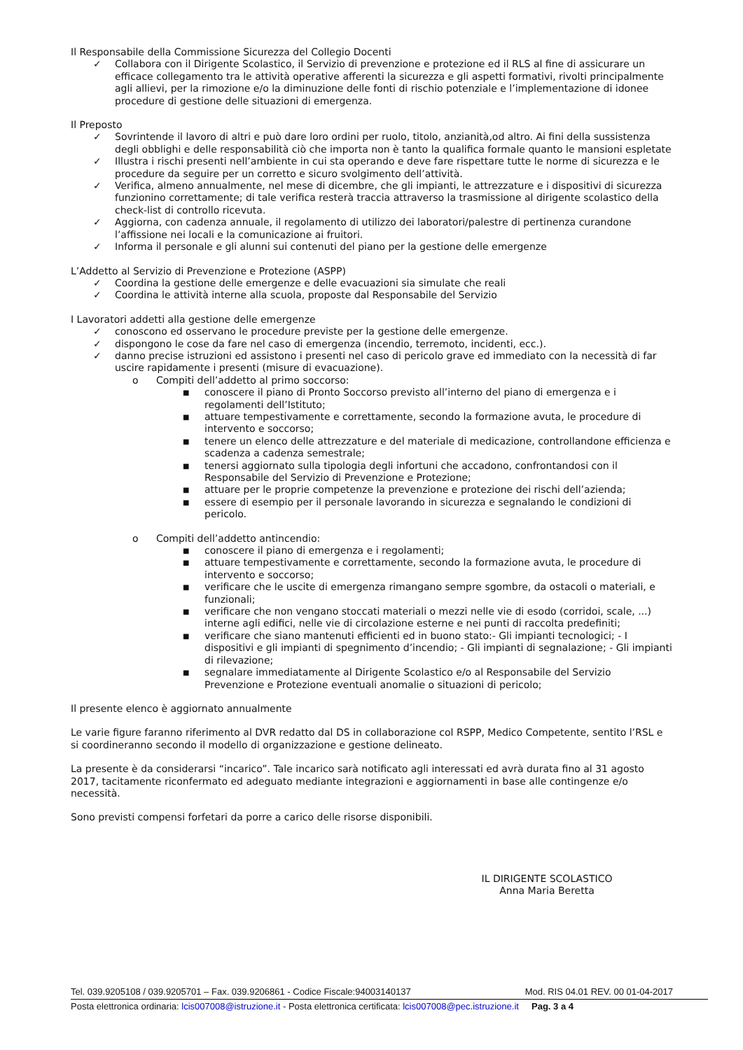Il Responsabile della Commissione Sicurezza del Collegio Docenti
✓ Collabora con il Dirigente Scolastico, il Servizio di prevenzione e protezione ed il RLS al fine di assicurare un efficace collegamento tra le attività operative afferenti la sicurezza e gli aspetti formativi, rivolti principalmente agli allievi, per la rimozione e/o la diminuzione delle fonti di rischio potenziale e l’implementazione di idonee procedure di gestione delle situazioni di emergenza.
Il Preposto
✓ Sovrintende il lavoro di altri e può dare loro ordini per ruolo, titolo, anzianità,od altro. Ai fini della sussistenza degli obblighi e delle responsabilità ciò che importa non è tanto la qualifica formale quanto le mansioni espletate
✓ Illustra i rischi presenti nell’ambiente in cui sta operando e deve fare rispettare tutte le norme di sicurezza e le procedure da seguire per un corretto e sicuro svolgimento dell’attività.
✓ Verifica, almeno annualmente, nel mese di dicembre, che gli impianti, le attrezzature e i dispositivi di sicurezza funzionino correttamente; di tale verifica resterà traccia attraverso la trasmissione al dirigente scolastico della check-list di controllo ricevuta.
✓ Aggiorna, con cadenza annuale, il regolamento di utilizzo dei laboratori/palestre di pertinenza curandone l’affissione nei locali e la comunicazione ai fruitori.
✓ Informa il personale e gli alunni sui contenuti del piano per la gestione delle emergenze
L’Addetto al Servizio di Prevenzione e Protezione (ASPP)
✓ Coordina la gestione delle emergenze e delle evacuazioni sia simulate che reali
✓ Coordina le attività interne alla scuola, proposte dal Responsabile del Servizio
I Lavoratori addetti alla gestione delle emergenze
✓ conoscono ed osservano le procedure previste per la gestione delle emergenze.
✓ dispongono le cose da fare nel caso di emergenza (incendio, terremoto, incidenti, ecc.).
✓ danno precise istruzioni ed assistono i presenti nel caso di pericolo grave ed immediato con la necessità di far uscire rapidamente i presenti (misure di evacuazione).
o Compiti dell’addetto al primo soccorso:
■ conoscere il piano di Pronto Soccorso previsto all’interno del piano di emergenza e i regolamenti dell’Istituto;
■ attuare tempestivamente e correttamente, secondo la formazione avuta, le procedure di intervento e soccorso;
■ tenere un elenco delle attrezzature e del materiale di medicazione, controllandone efficienza e scadenza a cadenza semestrale;
■ tenersi aggiornato sulla tipologia degli infortuni che accadono, confrontandosi con il Responsabile del Servizio di Prevenzione e Protezione;
■ attuare per le proprie competenze la prevenzione e protezione dei rischi dell’azienda;
■ essere di esempio per il personale lavorando in sicurezza e segnalando le condizioni di pericolo.
o Compiti dell’addetto antincendio:
■ conoscere il piano di emergenza e i regolamenti;
■ attuare tempestivamente e correttamente, secondo la formazione avuta, le procedure di intervento e soccorso;
■ verificare che le uscite di emergenza rimangano sempre sgombre, da ostacoli o materiali, e funzionali;
■ verificare che non vengano stoccati materiali o mezzi nelle vie di esodo (corridoi, scale, ...) interne agli edifici, nelle vie di circolazione esterne e nei punti di raccolta predefiniti;
■ verificare che siano mantenuti efficienti ed in buono stato:- Gli impianti tecnologici; - I dispositivi e gli impianti di spegnimento d’incendio; - Gli impianti di segnalazione; - Gli impianti di rilevazione;
■ segnalare immediatamente al Dirigente Scolastico e/o al Responsabile del Servizio Prevenzione e Protezione eventuali anomalie o situazioni di pericolo;
Il presente elenco è aggiornato annualmente
Le varie figure faranno riferimento al DVR redatto dal DS in collaborazione col RSPP, Medico Competente, sentito l’RSL e si coordineranno secondo il modello di organizzazione e gestione delineato.
La presente è da considerarsi “incarico”. Tale incarico sarà notificato agli interessati ed avrà durata fino al 31 agosto 2017, tacitamente riconfermato ed adeguato mediante integrazioni e aggiornamenti in base alle contingenze e/o necessità.
Sono previsti compensi forfetari da porre a carico delle risorse disponibili.
IL DIRIGENTE SCOLASTICO
Anna Maria Beretta
Tel. 039.9205108 / 039.9205701 – Fax. 039.9206861 - Codice Fiscale:94003140137 Mod. RIS 04.01 REV. 00 01-04-2017
Posta elettronica ordinaria: lcis007008@istruzione.it - Posta elettronica certificata: lcis007008@pec.istruzione.it Pag. 3 a 4